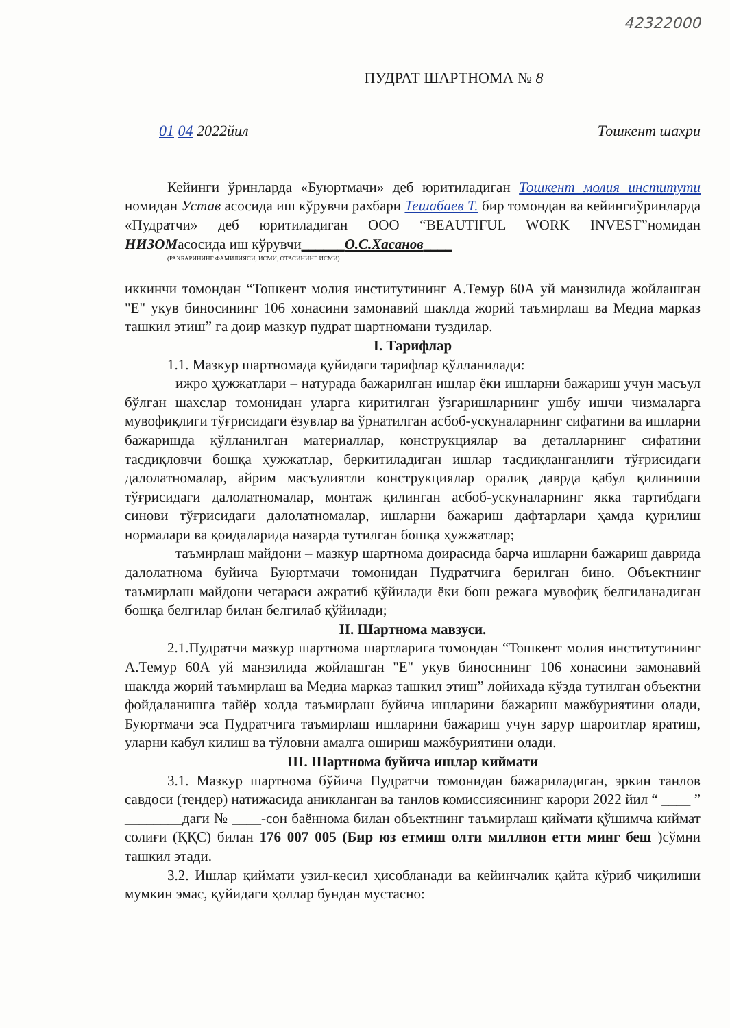42322000
ПУДРАТ ШАРТНОМА № 8
01 04 2022йил Тошкент шахри
Кейинги ўринларда «Буюртмачи» деб юритиладиган Тошкент молия институти номидан Устав асосида иш кўрувчи рахбари Тешабаев Т. бир томондан ва кейингиўринларда «Пудратчи» деб юритиладиган ООО “BEAUTIFUL WORK INVEST”номидан НИЗОМасосида иш кўрувчи______О.С.Хасанов____
(РАХБАРИНИНГ ФАМИЛИЯСИ, ИСМИ, ОТАСИНИНГ ИСМИ)
иккинчи томондан “Тошкент молия институтининг А.Темур 60А уй манзилида жойлашган "Е" укув биносининг 106 хонасини замонавий шаклда жорий таъмирлаш ва Медиа марказ ташкил этиш” га доир мазкур пудрат шартномани туздилар.
I. Тарифлар
1.1. Мазкур шартномада қуйидаги тарифлар қўлланилади:
ижро ҳужжатлари – натурада бажарилган ишлар ёки ишларни бажариш учун масъул бўлган шахслар томонидан уларга киритилган ўзгаришларнинг ушбу ишчи чизмаларга мувофиқлиги тўғрисидаги ёзувлар ва ўрнатилган асбоб-ускуналарнинг сифатини ва ишларни бажаришда қўлланилган материаллар, конструкциялар ва деталларнинг сифатини тасдиқловчи бошқа ҳужжатлар, беркитиладиган ишлар тасдиқланганлиги тўғрисидаги далолатномалар, айрим масъулиятли конструкциялар оралиқ даврда қабул қилиниши тўғрисидаги далолатномалар, монтаж қилинган асбоб-ускуналарнинг якка тартибдаги синови тўғрисидаги далолатномалар, ишларни бажариш дафтарлари ҳамда қурилиш нормалари ва қоидаларида назарда тутилган бошқа ҳужжатлар;
таъмирлаш майдони – мазкур шартнома доирасида барча ишларни бажариш даврида далолатнома буйича Буюртмачи томонидан Пудратчига берилган бино. Объектнинг таъмирлаш майдони чегараси ажратиб қўйилади ёки бош режага мувофиқ белгиланадиган бошқа белгилар билан белгилаб қўйилади;
II. Шартнома мавзуси.
2.1.Пудратчи мазкур шартнома шартларига томондан “Тошкент молия институтининг А.Темур 60А уй манзилида жойлашган "Е" укув биносининг 106 хонасини замонавий шаклда жорий таъмирлаш ва Медиа марказ ташкил этиш” лойихада кўзда тутилган объектни фойдаланишга тайёр холда таъмирлаш буйича ишларини бажариш мажбуриятини олади, Буюртмачи эса Пудратчига таъмирлаш ишларини бажариш учун зарур шароитлар яратиш, уларни кабул килиш ва тўловни амалга ошириш мажбуриятини олади.
III. Шартнома буйича ишлар киймати
3.1. Мазкур шартнома бўйича Пудратчи томонидан бажариладиган, эркин танлов савдоси (тендер) натижасида аникланган ва танлов комиссиясининг карори 2022 йил “ ____ ” ________даги № ____-сон баённома билан объектнинг таъмирлаш қиймати қўшимча киймат солиғи (ҚҚС) билан 176 007 005 (Бир юз етмиш олти миллион етти минг беш )сўмни ташкил этади.
3.2. Ишлар қиймати узил-кесил ҳисобланади ва кейинчалик қайта кўриб чиқилиши мумкин эмас, қуйидаги ҳоллар бундан мустасно: